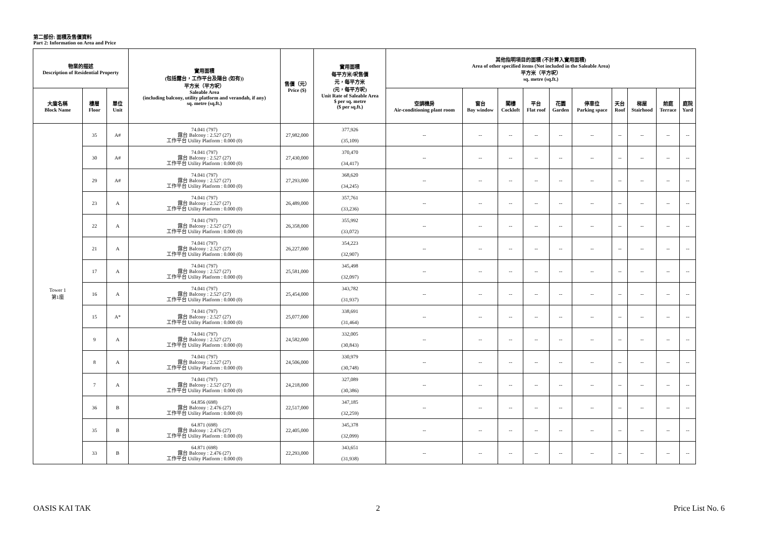第二部份: 面積及售價資料
Part 2: Information on Area and Price
| 物業的描述 Description of Residential Property | | | 實用面積 (包括露台，工作平台及陽台 (如有)) 平方米（平方呎） Saleable Area (including balcony, utility platform and verandah, if any) sq. metre (sq.ft.) | 售價（元） Price ($) | 實用面積 每平方米/呎售價 元，每平方米 (元，每平方呎) Unit Rate of Saleable Area $ per sq. metre ($ per sq.ft.) | 其他指明項目的面積 (不計算入實用面積) Area of other specified items (Not included in the Saleable Area) 平方米（平方呎） sq. metre (sq.ft.) | | | | | | | | | |
| --- | --- | --- | --- | --- | --- | --- | --- | --- | --- | --- | --- | --- | --- | --- | --- |
| 大廈名稱 Block Name | 樓層 Floor | 單位 Unit | | | | 空調機房 Air-conditioning plant room | 窗台 Bay window | 閣樓 Cockloft | 平台 Flat roof | 花園 Garden | 停車位 Parking space | 天台 Roof | 梯屋 Stairhood | 前庭 Terrace | 庭院 Yard |
| Tower 1 第1座 | 35 | A# | 74.041 (797) 露台 Balcony : 2.527 (27) 工作平台 Utility Platform : 0.000 (0) | 27,982,000 | 377,926 (35,109) | -- | -- | -- | -- | -- | -- | -- | -- | -- | -- |
| | 30 | A# | 74.041 (797) 露台 Balcony : 2.527 (27) 工作平台 Utility Platform : 0.000 (0) | 27,430,000 | 370,470 (34,417) | -- | -- | -- | -- | -- | -- | -- | -- | -- | -- |
| | 29 | A# | 74.041 (797) 露台 Balcony : 2.527 (27) 工作平台 Utility Platform : 0.000 (0) | 27,293,000 | 368,620 (34,245) | -- | -- | -- | -- | -- | -- | -- | -- | -- | -- |
| | 23 | A | 74.041 (797) 露台 Balcony : 2.527 (27) 工作平台 Utility Platform : 0.000 (0) | 26,489,000 | 357,761 (33,236) | -- | -- | -- | -- | -- | -- | -- | -- | -- | -- |
| | 22 | A | 74.041 (797) 露台 Balcony : 2.527 (27) 工作平台 Utility Platform : 0.000 (0) | 26,358,000 | 355,992 (33,072) | -- | -- | -- | -- | -- | -- | -- | -- | -- | -- |
| | 21 | A | 74.041 (797) 露台 Balcony : 2.527 (27) 工作平台 Utility Platform : 0.000 (0) | 26,227,000 | 354,223 (32,907) | -- | -- | -- | -- | -- | -- | -- | -- | -- | -- |
| | 17 | A | 74.041 (797) 露台 Balcony : 2.527 (27) 工作平台 Utility Platform : 0.000 (0) | 25,581,000 | 345,498 (32,097) | -- | -- | -- | -- | -- | -- | -- | -- | -- | -- |
| | 16 | A | 74.041 (797) 露台 Balcony : 2.527 (27) 工作平台 Utility Platform : 0.000 (0) | 25,454,000 | 343,782 (31,937) | -- | -- | -- | -- | -- | -- | -- | -- | -- | -- |
| | 15 | A* | 74.041 (797) 露台 Balcony : 2.527 (27) 工作平台 Utility Platform : 0.000 (0) | 25,077,000 | 338,691 (31,464) | -- | -- | -- | -- | -- | -- | -- | -- | -- | -- |
| | 9 | A | 74.041 (797) 露台 Balcony : 2.527 (27) 工作平台 Utility Platform : 0.000 (0) | 24,582,000 | 332,005 (30,843) | -- | -- | -- | -- | -- | -- | -- | -- | -- | -- |
| | 8 | A | 74.041 (797) 露台 Balcony : 2.527 (27) 工作平台 Utility Platform : 0.000 (0) | 24,506,000 | 330,979 (30,748) | -- | -- | -- | -- | -- | -- | -- | -- | -- | -- |
| | 7 | A | 74.041 (797) 露台 Balcony : 2.527 (27) 工作平台 Utility Platform : 0.000 (0) | 24,218,000 | 327,089 (30,386) | -- | -- | -- | -- | -- | -- | -- | -- | -- | -- |
| | 36 | B | 64.856 (698) 露台 Balcony : 2.476 (27) 工作平台 Utility Platform : 0.000 (0) | 22,517,000 | 347,185 (32,259) | -- | -- | -- | -- | -- | -- | -- | -- | -- | -- |
| | 35 | B | 64.871 (698) 露台 Balcony : 2.476 (27) 工作平台 Utility Platform : 0.000 (0) | 22,405,000 | 345,378 (32,099) | -- | -- | -- | -- | -- | -- | -- | -- | -- | -- |
| | 33 | B | 64.871 (698) 露台 Balcony : 2.476 (27) 工作平台 Utility Platform : 0.000 (0) | 22,293,000 | 343,651 (31,938) | -- | -- | -- | -- | -- | -- | -- | -- | -- | -- |
OASIS KAI TAK 2 Price List No. 6